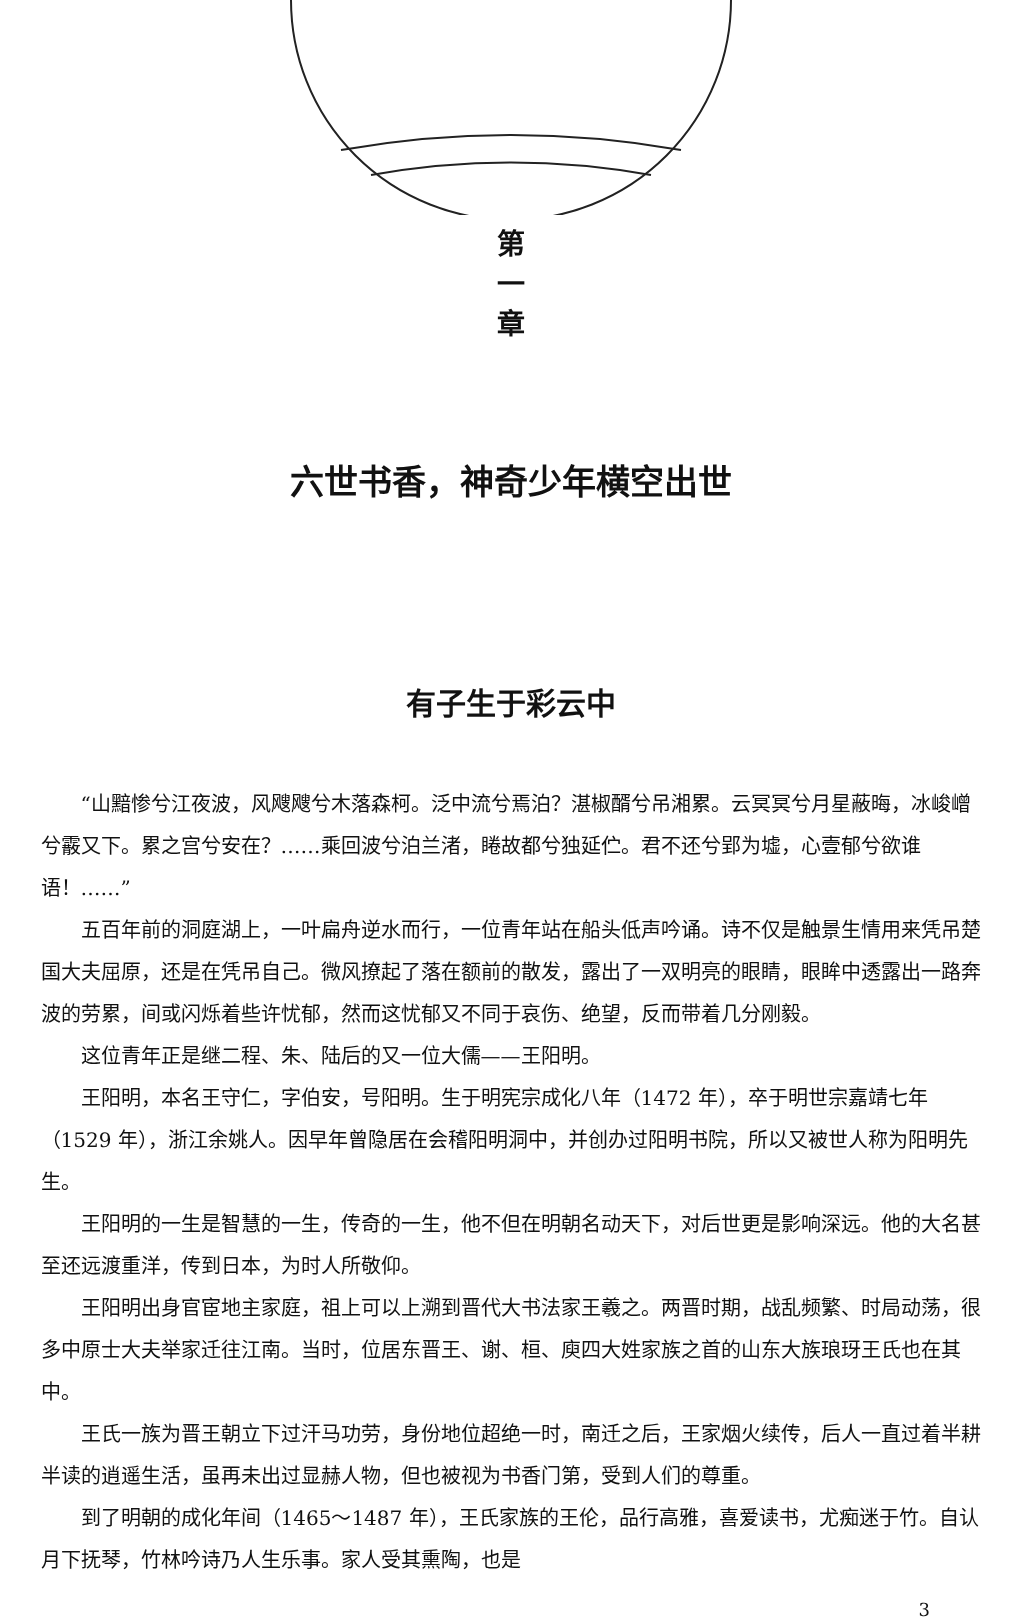第
一
章
六世书香，神奇少年横空出世
有子生于彩云中
“山黯惨兮江夜波，风飕飕兮木落森柯。泛中流兮焉泊？湛椒醑兮吊湘累。云冥冥兮月星蔽晦，冰峻嶒兮霰又下。累之宫兮安在？……乘回波兮泊兰渚，睠故都兮独延伫。君不还兮郢为墟，心壹郁兮欲谁语！……”
五百年前的洞庭湖上，一叶扁舟逆水而行，一位青年站在船头低声吟诵。诗不仅是触景生情用来凭吊楚国大夫屈原，还是在凭吊自己。微风撩起了落在额前的散发，露出了一双明亮的眼睛，眼眸中透露出一路奔波的劳累，间或闪烁着些许忧郁，然而这忧郁又不同于哀伤、绝望，反而带着几分刚毅。
这位青年正是继二程、朱、陆后的又一位大儒——王阳明。
王阳明，本名王守仁，字伯安，号阳明。生于明宪宗成化八年（1472 年），卒于明世宗嘉靖七年（1529 年），浙江余姚人。因早年曾隐居在会稽阳明洞中，并创办过阳明书院，所以又被世人称为阳明先生。
王阳明的一生是智慧的一生，传奇的一生，他不但在明朝名动天下，对后世更是影响深远。他的大名甚至还远渡重洋，传到日本，为时人所敬仰。
王阳明出身官宦地主家庭，祖上可以上溯到晋代大书法家王羲之。两晋时期，战乱频繁、时局动荡，很多中原士大夫举家迁往江南。当时，位居东晋王、谢、桓、庾四大姓家族之首的山东大族琅玡王氏也在其中。
王氏一族为晋王朝立下过汗马功劳，身份地位超绝一时，南迁之后，王家烟火续传，后人一直过着半耕半读的逍遥生活，虽再未出过显赫人物，但也被视为书香门第，受到人们的尊重。
到了明朝的成化年间（1465～1487 年），王氏家族的王伦，品行高雅，喜爱读书，尤痴迷于竹。自认月下抚琴，竹林吟诗乃人生乐事。家人受其熏陶，也是
3